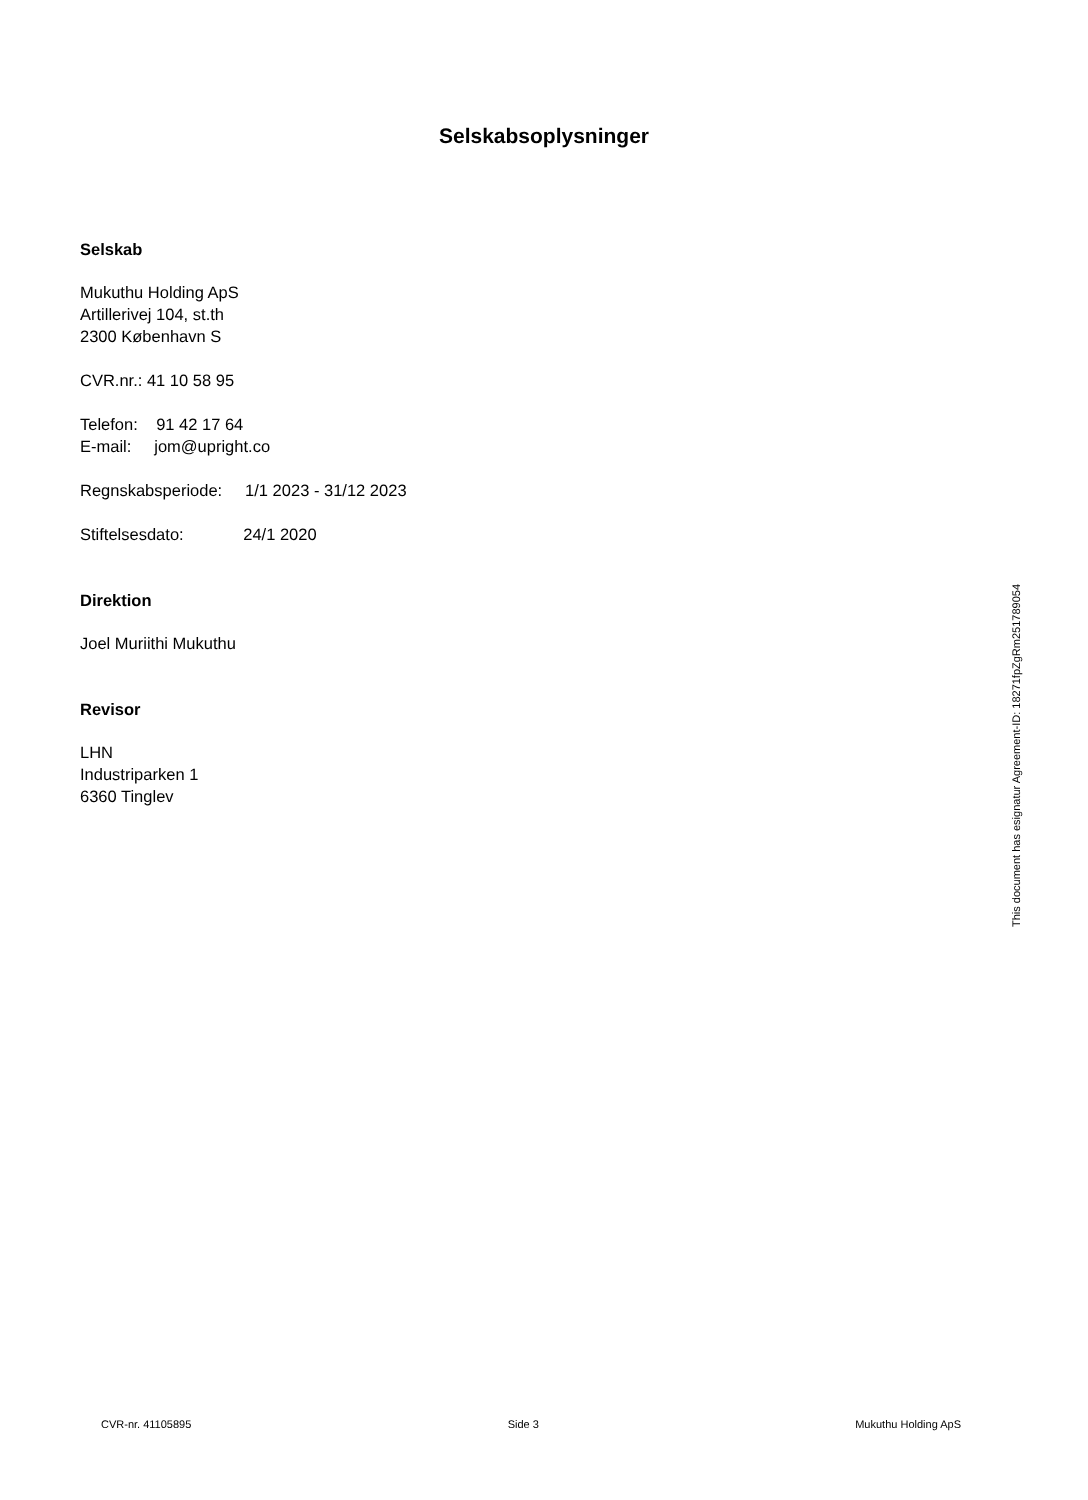Selskabsoplysninger
Selskab
Mukuthu Holding ApS
Artillerivej 104, st.th
2300 København S
CVR.nr.: 41 10 58 95
Telefon: 91 42 17 64
E-mail: jom@upright.co
Regnskabsperiode: 1/1 2023 - 31/12 2023
Stiftelsesdato: 24/1 2020
Direktion
Joel Muriithi Mukuthu
Revisor
LHN
Industriparken 1
6360 Tinglev
This document has esignatur Agreement-ID: 18271fpZgRm251789054
CVR-nr. 41105895 Side 3 Mukuthu Holding ApS